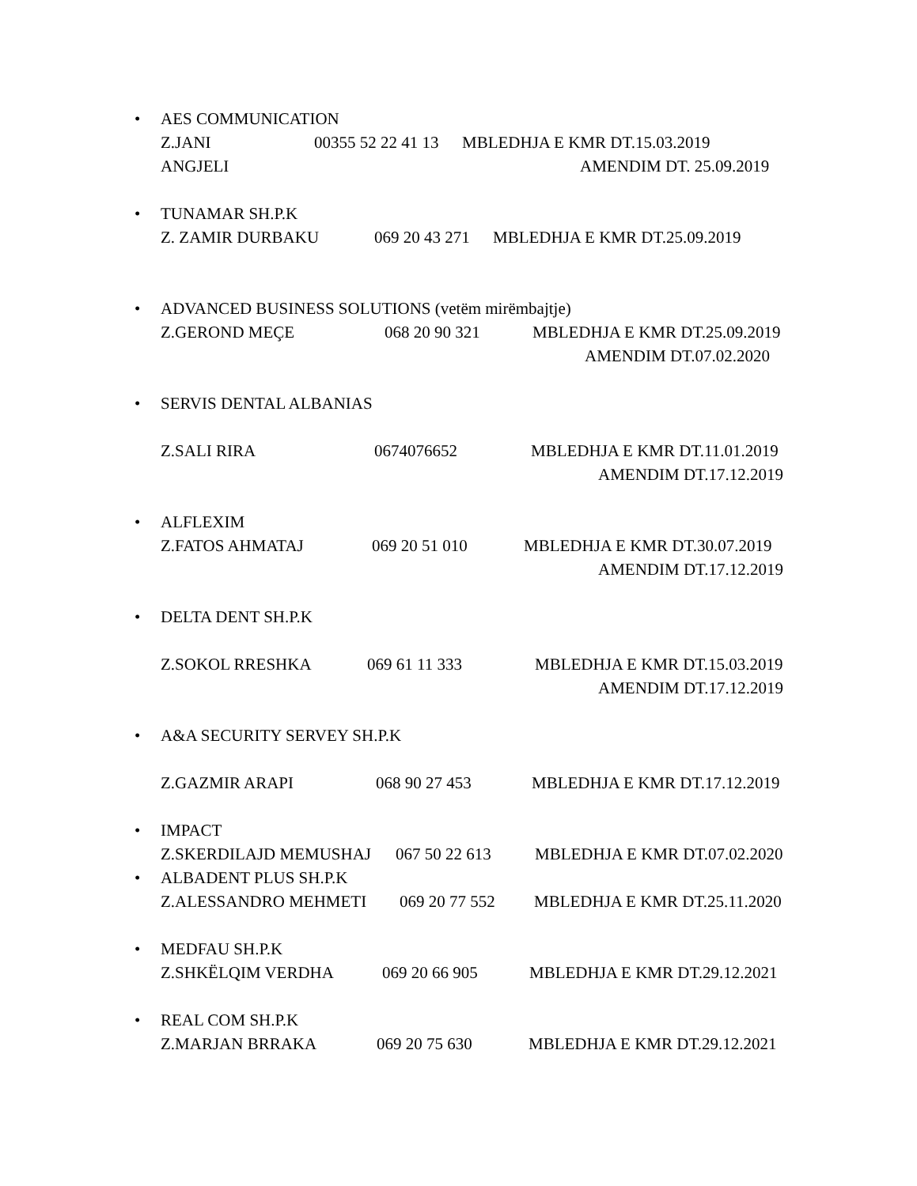• AES COMMUNICATION
Z.JANI ANGJELI 00355 52 22 41 13 MBLEDHJA E KMR DT.15.03.2019
AMENDIM DT. 25.09.2019
• TUNAMAR SH.P.K
Z. ZAMIR DURBAKU 069 20 43 271 MBLEDHJA E KMR DT.25.09.2019
• ADVANCED BUSINESS SOLUTIONS (vetëm mirëmbajtje)
Z.GEROND MEÇE 068 20 90 321 MBLEDHJA E KMR DT.25.09.2019
AMENDIM DT.07.02.2020
• SERVIS DENTAL ALBANIAS
Z.SALI RIRA 0674076652 MBLEDHJA E KMR DT.11.01.2019
AMENDIM DT.17.12.2019
• ALFLEXIM
Z.FATOS AHMATAJ 069 20 51 010 MBLEDHJA E KMR DT.30.07.2019
AMENDIM DT.17.12.2019
• DELTA DENT SH.P.K
Z.SOKOL RRESHKA 069 61 11 333 MBLEDHJA E KMR DT.15.03.2019
AMENDIM DT.17.12.2019
• A&A SECURITY SERVEY SH.P.K
Z.GAZMIR ARAPI 068 90 27 453 MBLEDHJA E KMR DT.17.12.2019
• IMPACT
Z.SKERDILAJD MEMUSHAJ 067 50 22 613 MBLEDHJA E KMR DT.07.02.2020
• ALBADENT PLUS SH.P.K
Z.ALESSANDRO MEHMETI 069 20 77 552 MBLEDHJA E KMR DT.25.11.2020
• MEDFAU SH.P.K
Z.SHKËLQIM VERDHA 069 20 66 905 MBLEDHJA E KMR DT.29.12.2021
• REAL COM SH.P.K
Z.MARJAN BRRAKA 069 20 75 630 MBLEDHJA E KMR DT.29.12.2021